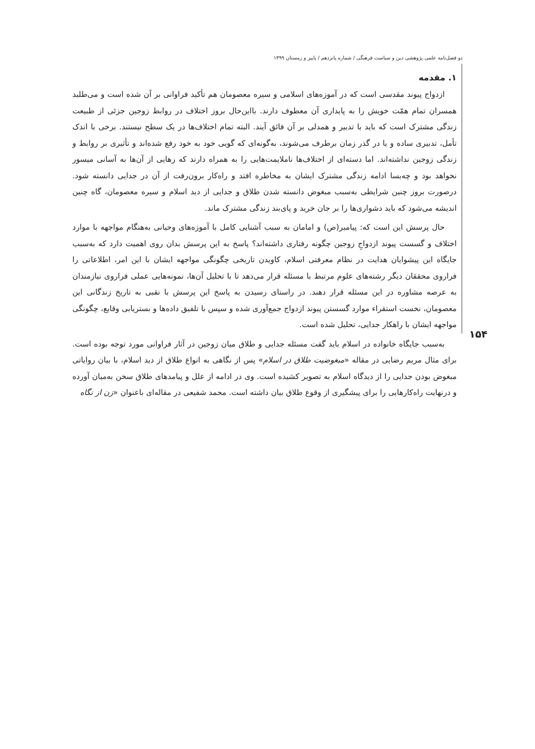دو فصل‌نامه علمی پژوهشی دین و سیاست فرهنگی / شماره پانزدهم / پاییز و زمستان ۱۳۹۹
۱. مقدمه
ازدواج پیوند مقدسی است که در آموزه‌های اسلامی و سیره معصومان هم تأکید فراوانی بر آن شده است و می‌طلبد همسران تمام همّت خویش را به پایداری آن معطوف دارند. بااین‌حال بروز اختلاف در روابط زوجین جزئی از طبیعت زندگی مشترک است که باید با تدبیر و همدلی بر آن فائق آیند. البته تمام اختلاف‌ها در یک سطح نیستند. برخی با اندک تأمل، تدبیری ساده و یا در گذر زمان برطرف می‌شوند، به‌گونه‌ای که گویی خود به خود رفع شده‌اند و تأثیری بر روابط و زندگی زوجین نداشته‌اند. اما دسته‌ای از اختلاف‌ها ناملایمت‌هایی را به همراه دارند که رهایی از آن‌ها به آسانی میسور نخواهد بود و چه‌بسا ادامه زندگی مشترک ایشان به مخاطره افتد و راه‌کار برون‌رفت از آن در جدایی دانسته شود. درصورت بروز چنین شرایطی به‌سبب مبغوض دانسته شدن طلاق و جدایی از دید اسلام و سیره معصومان، گاه چنین اندیشه می‌شود که باید دشواری‌ها را بر جان خرید و پای‌بند زندگی مشترک ماند.
حال پرسش این است که: پیامبر(ص) و امامان به سبب آشنایی کامل با آموزه‌های وحیانی به‌هنگام مواجهه با موارد اختلاف و گسست پیوند ازدواجِ زوجین چگونه رفتاری داشته‌اند؟ پاسخ به این پرسش بدان روی اهمیت دارد که به‌سبب جایگاه این پیشوایان هدایت در نظام معرفتی اسلام، کاویدن تاریخی چگونگی مواجهه ایشان با این امر، اطلاعاتی را فراروی محققان دیگر رشته‌های علوم مرتبط با مسئله قرار می‌دهد تا با تحلیل آن‌ها، نمونه‌هایی عملی فراروی نیازمندان به عرصه مشاوره در این مسئله قرار دهند. در راستای رسیدن به پاسخ این پرسش با نقبی به تاریخ زندگانی این معصومان، نخست استقراء موارد گسستن پیوند ازدواج جمع‌آوری شده و سپس با تلفیق داده‌ها و بستریابی وقایع، چگونگی مواجهه ایشان با راهکار جدایی، تحلیل شده است.
به‌سبب جایگاه خانواده در اسلام باید گفت مسئله جدایی و طلاق میان زوجین در آثار فراوانی مورد توجه بوده است. برای مثال مریم رضایی در مقاله «مبغوضیت طلاق در اسلام» پس از نگاهی به انواع طلاق از دید اسلام، با بیان روایاتی مبغوض بودن جدایی را از دیدگاه اسلام به تصویر کشیده است. وی در ادامه از علل و پیامدهای طلاق سخن به‌میان آورده و درنهایت راه‌کارهایی را برای پیشگیری از وقوع طلاق بیان داشته است. محمد شفیعی در مقاله‌ای باعنوان «زن از نگاه
۱۵۴